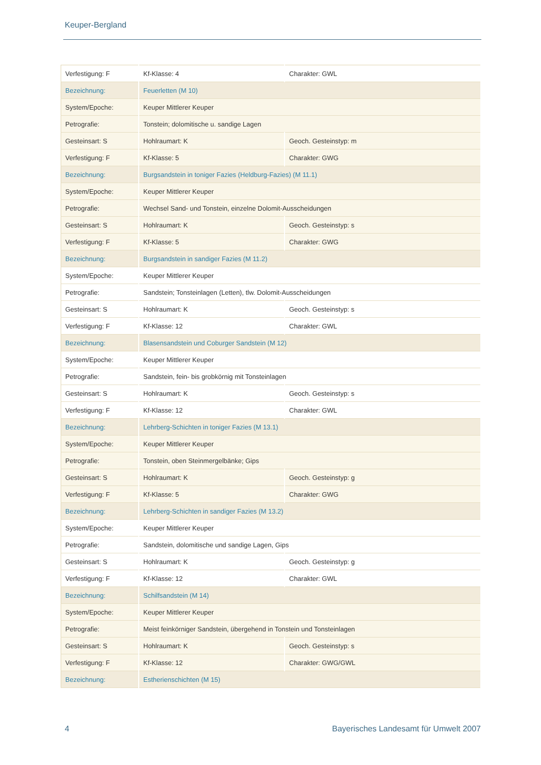Keuper-Bergland
| Verfestigung: F | Kf-Klasse: 4 | Charakter: GWL |
| Bezeichnung: | Feuerletten (M 10) | |
| System/Epoche: | Keuper Mittlerer Keuper | |
| Petrografie: | Tonstein; dolomitische u. sandige Lagen | |
| Gesteinsart: S | Hohlraumart: K | Geoch. Gesteinstyp: m |
| Verfestigung: F | Kf-Klasse: 5 | Charakter: GWG |
| Bezeichnung: | Burgsandstein in toniger Fazies (Heldburg-Fazies) (M 11.1) | |
| System/Epoche: | Keuper Mittlerer Keuper | |
| Petrografie: | Wechsel Sand- und Tonstein, einzelne Dolomit-Ausscheidungen | |
| Gesteinsart: S | Hohlraumart: K | Geoch. Gesteinstyp: s |
| Verfestigung: F | Kf-Klasse: 5 | Charakter: GWG |
| Bezeichnung: | Burgsandstein in sandiger Fazies (M 11.2) | |
| System/Epoche: | Keuper Mittlerer Keuper | |
| Petrografie: | Sandstein; Tonsteinlagen (Letten), tlw. Dolomit-Ausscheidungen | |
| Gesteinsart: S | Hohlraumart: K | Geoch. Gesteinstyp: s |
| Verfestigung: F | Kf-Klasse: 12 | Charakter: GWL |
| Bezeichnung: | Blasensandstein und Coburger Sandstein (M 12) | |
| System/Epoche: | Keuper Mittlerer Keuper | |
| Petrografie: | Sandstein, fein- bis grobkörnig mit Tonsteinlagen | |
| Gesteinsart: S | Hohlraumart: K | Geoch. Gesteinstyp: s |
| Verfestigung: F | Kf-Klasse: 12 | Charakter: GWL |
| Bezeichnung: | Lehrberg-Schichten in toniger Fazies (M 13.1) | |
| System/Epoche: | Keuper Mittlerer Keuper | |
| Petrografie: | Tonstein, oben Steinmergelbänke; Gips | |
| Gesteinsart: S | Hohlraumart: K | Geoch. Gesteinstyp: g |
| Verfestigung: F | Kf-Klasse: 5 | Charakter: GWG |
| Bezeichnung: | Lehrberg-Schichten in sandiger Fazies (M 13.2) | |
| System/Epoche: | Keuper Mittlerer Keuper | |
| Petrografie: | Sandstein, dolomitische und sandige Lagen, Gips | |
| Gesteinsart: S | Hohlraumart: K | Geoch. Gesteinstyp: g |
| Verfestigung: F | Kf-Klasse: 12 | Charakter: GWL |
| Bezeichnung: | Schilfsandstein (M 14) | |
| System/Epoche: | Keuper Mittlerer Keuper | |
| Petrografie: | Meist feinkörniger Sandstein, übergehend in Tonstein und Tonsteinlagen | |
| Gesteinsart: S | Hohlraumart: K | Geoch. Gesteinstyp: s |
| Verfestigung: F | Kf-Klasse: 12 | Charakter: GWG/GWL |
| Bezeichnung: | Estherienschichten (M 15) | |
4 Bayerisches Landesamt für Umwelt 2007